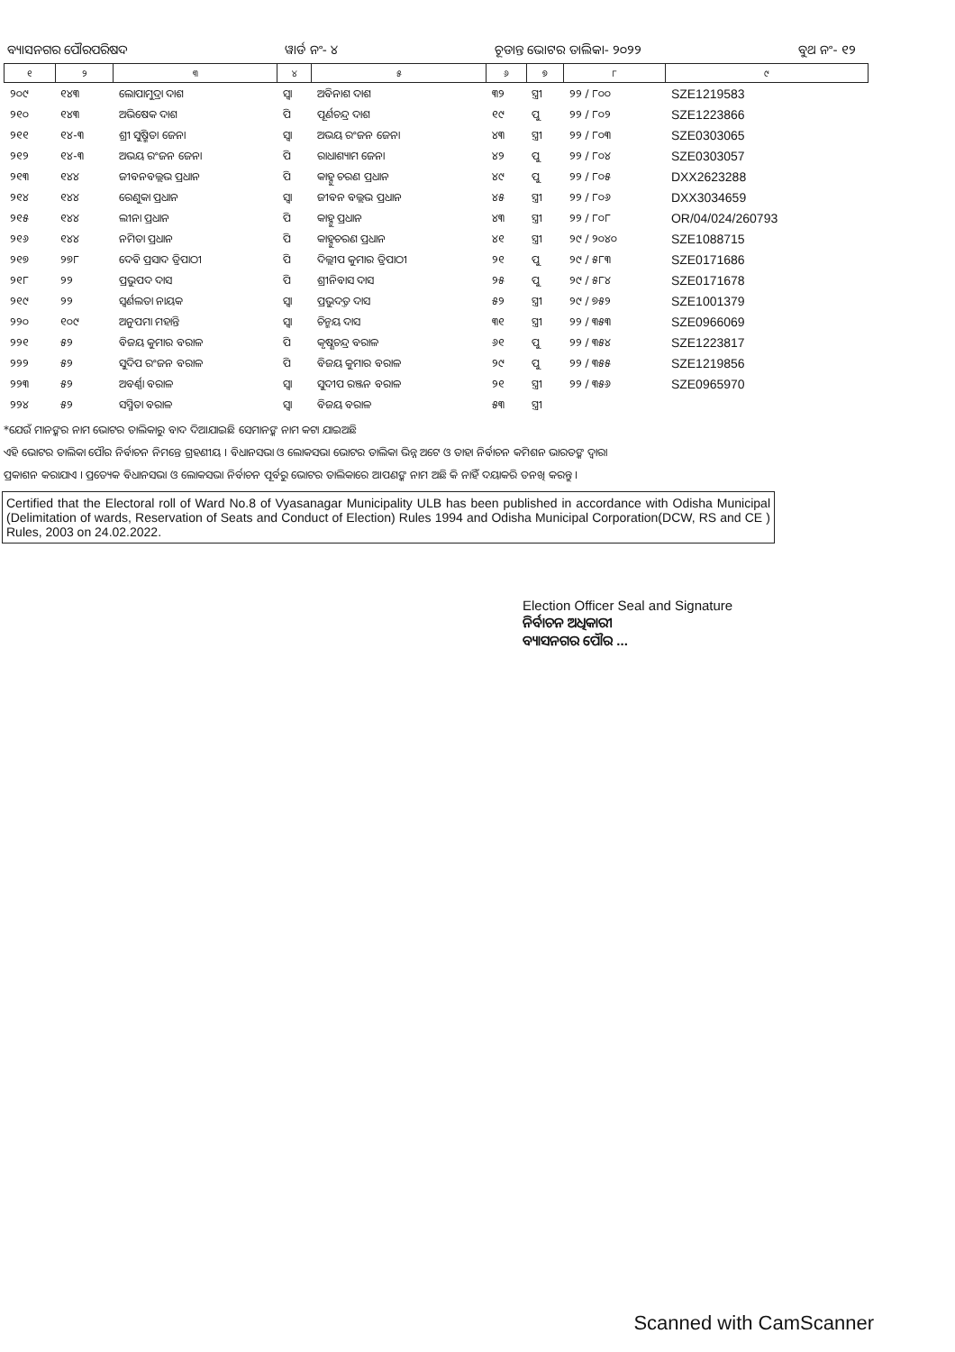ବ୍ୟାସନଗର ପୌରପରିଷଦ ୱାର୍ଡ ନଂ- ୪ ଚୂଡାନ୍ତ ଭୋଟର ତାଲିକା- ୨୦୨୨ ବୁଥ ନଂ- ୧୨
| ୧ | ୨ | ୩ | ୪ | ୫ | ୬ | ୭ | ୮ | ୯ |
| --- | --- | --- | --- | --- | --- | --- | --- | --- |
| ୨୦୯ | ୧୪୩ | ଲୋପାମୁଦ୍ରା ଦାଶ | ସ୍ୱା | ଅବିନାଶ ଦାଶ | ୩୨ | ସ୍ତ୍ରୀ | ୨୨ / ୮୦୦ | SZE1219583 |
| ୨୧୦ | ୧୪୩ | ଅଭିଷେକ ଦାଶ | ପି | ପୂର୍ଣଚନ୍ଦ୍ର ଦାଶ | ୧୯ | ପୁ | ୨୨ / ୮୦୨ | SZE1223866 |
| ୨୧୧ | ୧୪-୩ | ଶ୍ରୀ ସୁଷ୍ମିତା ଜେନା | ସ୍ୱା | ଅଭୟ ରଂଜନ ଜେନା | ୪୩ | ସ୍ତ୍ରୀ | ୨୨ / ୮୦୩ | SZE0303065 |
| ୨୧୨ | ୧୪-୩ | ଅଭୟ ରଂଜନ ଜେନା | ପି | ରାଧାଶ୍ୟାମ ଜେନା | ୪୨ | ପୁ | ୨୨ / ୮୦୪ | SZE0303057 |
| ୨୧୩ | ୧୪୪ | ଜୀବନବଲ୍ଲଭ ପ୍ରଧାନ | ପି | କାହ୍ନୁ ଚରଣ ପ୍ରଧାନ | ୪୯ | ପୁ | ୨୨ / ୮୦୫ | DXX2623288 |
| ୨୧୪ | ୧୪୪ | ରେଣୁକା ପ୍ରଧାନ | ସ୍ୱା | ଜୀବନ ବଲ୍ଲଭ ପ୍ରଧାନ | ୪୫ | ସ୍ତ୍ରୀ | ୨୨ / ୮୦୬ | DXX3034659 |
| ୨୧୫ | ୧୪୪ | ଲୀନା ପ୍ରଧାନ | ପି | କାହ୍ନୁ ପ୍ରଧାନ | ୪୩ | ସ୍ତ୍ରୀ | ୨୨ / ୮୦୮ | OR/04/024/260793 |
| ୨୧୬ | ୧୪୪ | ନମିତା ପ୍ରଧାନ | ପି | କାହ୍ନୁଚରଣ ପ୍ରଧାନ | ୪୧ | ସ୍ତ୍ରୀ | ୨୯ / ୨୦୪୦ | SZE1088715 |
| ୨୧୭ | ୨୭୮ | ଦେବି ପ୍ରସାଦ ତ୍ରିପାଠୀ | ପି | ଦିଲ୍ଲୀପ କୁମାର ତ୍ରିପାଠୀ | ୨୧ | ପୁ | ୨୯ / ୫୮୩ | SZE0171686 |
| ୨୧୮ | ୨୨ | ପ୍ରଭୁପଦ ଦାସ | ପି | ଶ୍ରୀନିବାସ ଦାସ | ୨୫ | ପୁ | ୨୯ / ୫୮୪ | SZE0171678 |
| ୨୧୯ | ୨୨ | ସ୍ୱର୍ଣଲତା ନାୟକ | ସ୍ୱା | ପ୍ରଭୁଦତ୍ତ ଦାସ | ୫୨ | ସ୍ତ୍ରୀ | ୨୯ / ୭୫୨ | SZE1001379 |
| ୨୨୦ | ୧୦୯ | ଅନୁପମା ମହାନ୍ତି | ସ୍ୱା | ଚିନ୍ମୟ ଦାସ | ୩୧ | ସ୍ତ୍ରୀ | ୨୨ / ୩୫୩ | SZE0966069 |
| ୨୨୧ | ୫୨ | ବିଜୟ କୁମାର ବରାଳ | ପି | କୃଷ୍ଣଚନ୍ଦ୍ର ବରାଳ | ୬୧ | ପୁ | ୨୨ / ୩୫୪ | SZE1223817 |
| ୨୨୨ | ୫୨ | ସୁଦିପ ରଂଜନ ବରାଳ | ପି | ବିଜୟ କୁମାର ବରାଳ | ୨୯ | ପୁ | ୨୨ / ୩୫୫ | SZE1219856 |
| ୨୨୩ | ୫୨ | ଅବର୍ଣ୍ଣା ବରାଳ | ସ୍ୱା | ସୁଦୀପ ରଞ୍ଜନ ବରାଳ | ୨୧ | ସ୍ତ୍ରୀ | ୨୨ / ୩୫୬ | SZE0965970 |
| ୨୨୪ | ୫୨ | ସସ୍ମିତା ବରାଳ | ସ୍ୱା | ବିଜୟ ବରାଳ | ୫୩ | ସ୍ତ୍ରୀ | | |
*ଯେଉଁ ମାନଙ୍କର ନାମ ଭୋଟର ତାଲିକାରୁ ବାଦ ଦିଆଯାଇଛି ସେମାନଙ୍କ ନାମ କଟା ଯାଇଅଛି
ଏହି ଭୋଟର ତାଲିକା ପୌର ନିର୍ବାଚନ ନିମନ୍ତେ ଗ୍ରହଣୀୟ । ବିଧାନସଭା ଓ ଲୋକସଭା ଭୋଟର ତାଲିକା ଭିନ୍ନ ଅଟେ ଓ ତାହା ନିର୍ବାଚନ କମିଶନ ଭାରତଙ୍କ ଦ୍ୱାରା
ପ୍ରକାଶନ କରାଯାଏ । ପ୍ରତ୍ୟେକ ବିଧାନସଭା ଓ ଲୋକସଭା ନିର୍ବାଚନ ପୂର୍ବରୁ ଭୋଟର ତାଲିକାରେ ଆପଣଙ୍କ ନାମ ଅଛି କି ନାହିଁ ଦୟାକରି ତନଖି କରନ୍ତୁ ।
Certified that the Electoral roll of Ward No.8 of Vyasanagar Municipality ULB has been published in accordance with Odisha Municipal (Delimitation of wards, Reservation of Seats and Conduct of Election) Rules 1994 and Odisha Municipal Corporation(DCW, RS and CE ) Rules, 2003 on 24.02.2022.
Election Officer Seal and Signature
ନିର୍ବାଚନ ଅଧିକାରୀ
ବ୍ୟାସନଗର ପୌର ...
Scanned with CamScanner